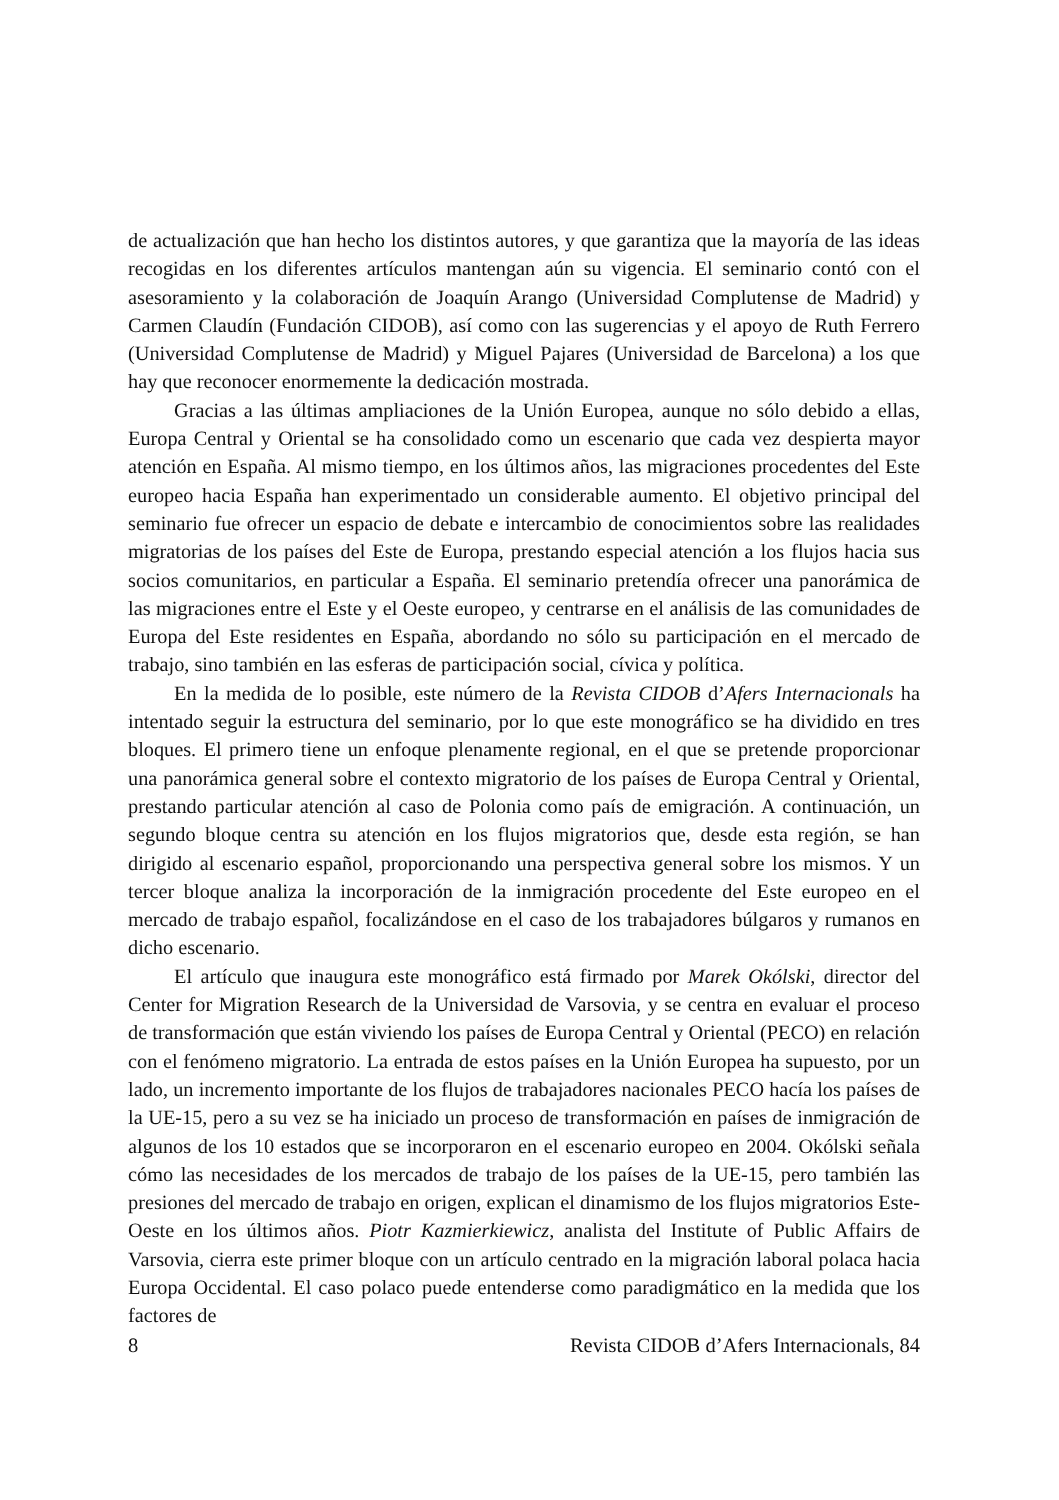de actualización que han hecho los distintos autores, y que garantiza que la mayoría de las ideas recogidas en los diferentes artículos mantengan aún su vigencia. El seminario contó con el asesoramiento y la colaboración de Joaquín Arango (Universidad Complutense de Madrid) y Carmen Claudín (Fundación CIDOB), así como con las sugerencias y el apoyo de Ruth Ferrero (Universidad Complutense de Madrid) y Miguel Pajares (Universidad de Barcelona) a los que hay que reconocer enormemente la dedicación mostrada.
Gracias a las últimas ampliaciones de la Unión Europea, aunque no sólo debido a ellas, Europa Central y Oriental se ha consolidado como un escenario que cada vez despierta mayor atención en España. Al mismo tiempo, en los últimos años, las migraciones procedentes del Este europeo hacia España han experimentado un considerable aumento. El objetivo principal del seminario fue ofrecer un espacio de debate e intercambio de conocimientos sobre las realidades migratorias de los países del Este de Europa, prestando especial atención a los flujos hacia sus socios comunitarios, en particular a España. El seminario pretendía ofrecer una panorámica de las migraciones entre el Este y el Oeste europeo, y centrarse en el análisis de las comunidades de Europa del Este residentes en España, abordando no sólo su participación en el mercado de trabajo, sino también en las esferas de participación social, cívica y política.
En la medida de lo posible, este número de la Revista CIDOB d’Afers Internacionals ha intentado seguir la estructura del seminario, por lo que este monográfico se ha dividido en tres bloques. El primero tiene un enfoque plenamente regional, en el que se pretende proporcionar una panorámica general sobre el contexto migratorio de los países de Europa Central y Oriental, prestando particular atención al caso de Polonia como país de emigración. A continuación, un segundo bloque centra su atención en los flujos migratorios que, desde esta región, se han dirigido al escenario español, proporcionando una perspectiva general sobre los mismos. Y un tercer bloque analiza la incorporación de la inmigración procedente del Este europeo en el mercado de trabajo español, focalizándose en el caso de los trabajadores búlgaros y rumanos en dicho escenario.
El artículo que inaugura este monográfico está firmado por Marek Okólski, director del Center for Migration Research de la Universidad de Varsovia, y se centra en evaluar el proceso de transformación que están viviendo los países de Europa Central y Oriental (PECO) en relación con el fenómeno migratorio. La entrada de estos países en la Unión Europea ha supuesto, por un lado, un incremento importante de los flujos de trabajadores nacionales PECO hacía los países de la UE-15, pero a su vez se ha iniciado un proceso de transformación en países de inmigración de algunos de los 10 estados que se incorporaron en el escenario europeo en 2004. Okólski señala cómo las necesidades de los mercados de trabajo de los países de la UE-15, pero también las presiones del mercado de trabajo en origen, explican el dinamismo de los flujos migratorios Este-Oeste en los últimos años. Piotr Kazmierkiewicz, analista del Institute of Public Affairs de Varsovia, cierra este primer bloque con un artículo centrado en la migración laboral polaca hacia Europa Occidental. El caso polaco puede entenderse como paradigmático en la medida que los factores de
8 Revista CIDOB d’Afers Internacionals, 84